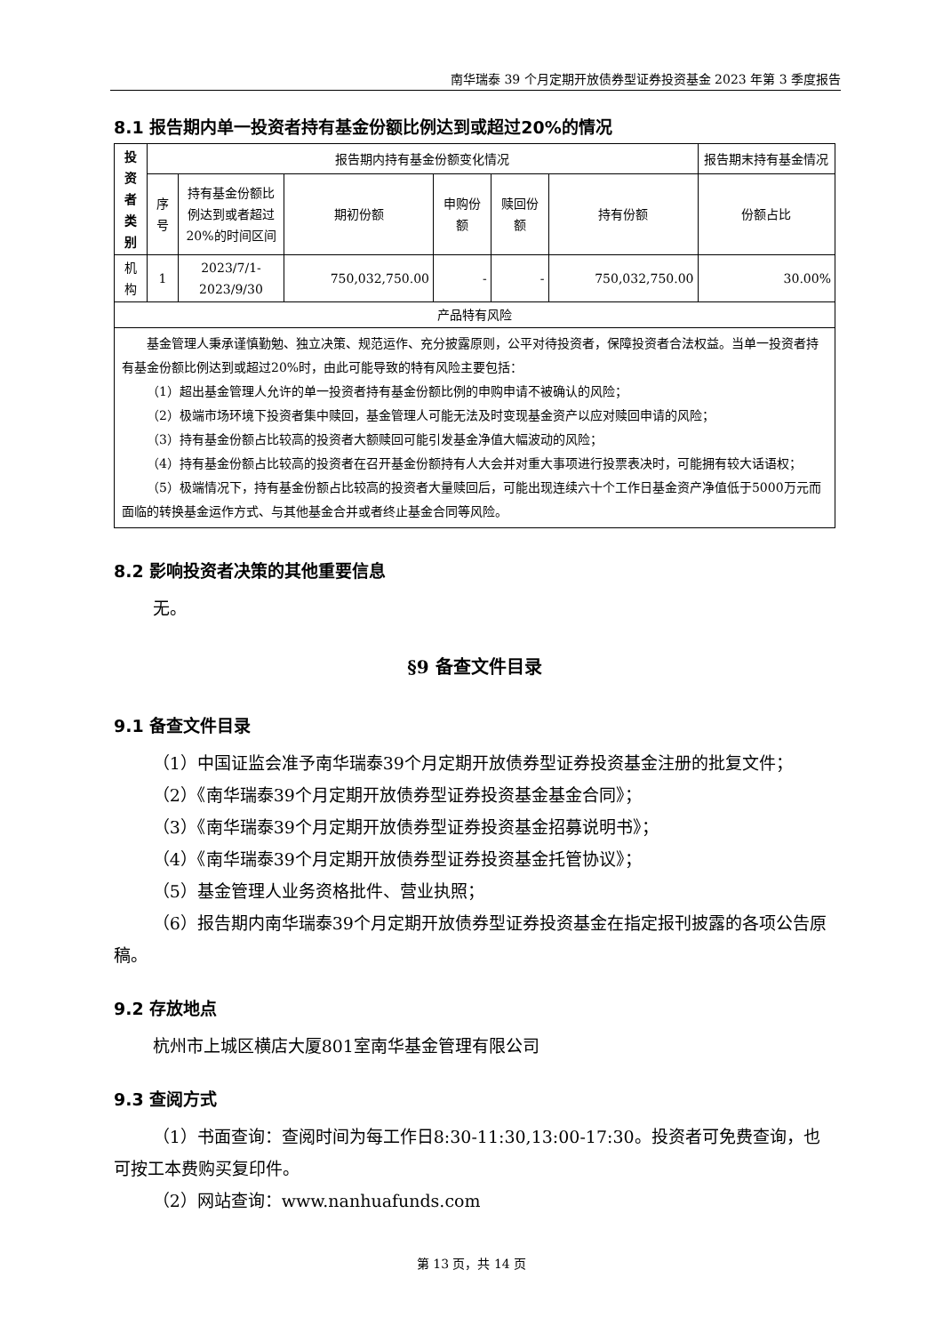南华瑞泰 39 个月定期开放债券型证券投资基金 2023 年第 3 季度报告
8.1 报告期内单一投资者持有基金份额比例达到或超过20%的情况
| 投 资 者 类 别 | 报告期内持有基金份额变化情况 | | | | | | 报告期末持有基金情况 |
| --- | --- | --- | --- | --- | --- | --- | --- |
| | 序 号 | 持有基金份额比例达到或者超过20%的时间区间 | 期初份额 | 申购份额 | 赎回份额 | 持有份额 | 份额占比 |
| 机 构 | 1 | 2023/7/1-2023/9/30 | 750,032,750.00 | - | - | 750,032,750.00 | 30.00% |
| 产品特有风险 | | | | | | | |
| 基金管理人秉承谨慎勤勉、独立决策、规范运作、充分披露原则，公平对待投资者，保障投资者合法权益。当单一投资者持有基金份额比例达到或超过20%时，由此可能导致的特有风险主要包括： （1）超出基金管理人允许的单一投资者持有基金份额比例的申购申请不被确认的风险； （2）极端市场环境下投资者集中赎回，基金管理人可能无法及时变现基金资产以应对赎回申请的风险； （3）持有基金份额占比较高的投资者大额赎回可能引发基金净值大幅波动的风险； （4）持有基金份额占比较高的投资者在召开基金份额持有人大会并对重大事项进行投票表决时，可能拥有较大话语权； （5）极端情况下，持有基金份额占比较高的投资者大量赎回后，可能出现连续六十个工作日基金资产净值低于5000万元而面临的转换基金运作方式、与其他基金合并或者终止基金合同等风险。 | | | | | | | |
8.2 影响投资者决策的其他重要信息
无。
§9 备查文件目录
9.1 备查文件目录
（1）中国证监会准予南华瑞泰39个月定期开放债券型证券投资基金注册的批复文件；
（2）《南华瑞泰39个月定期开放债券型证券投资基金基金合同》；
（3）《南华瑞泰39个月定期开放债券型证券投资基金招募说明书》；
（4）《南华瑞泰39个月定期开放债券型证券投资基金托管协议》；
（5）基金管理人业务资格批件、营业执照；
（6）报告期内南华瑞泰39个月定期开放债券型证券投资基金在指定报刊披露的各项公告原稿。
9.2 存放地点
杭州市上城区横店大厦801室南华基金管理有限公司
9.3 查阅方式
（1）书面查询：查阅时间为每工作日8:30-11:30,13:00-17:30。投资者可免费查询，也可按工本费购买复印件。
（2）网站查询：www.nanhuafunds.com
第 13 页，共 14 页